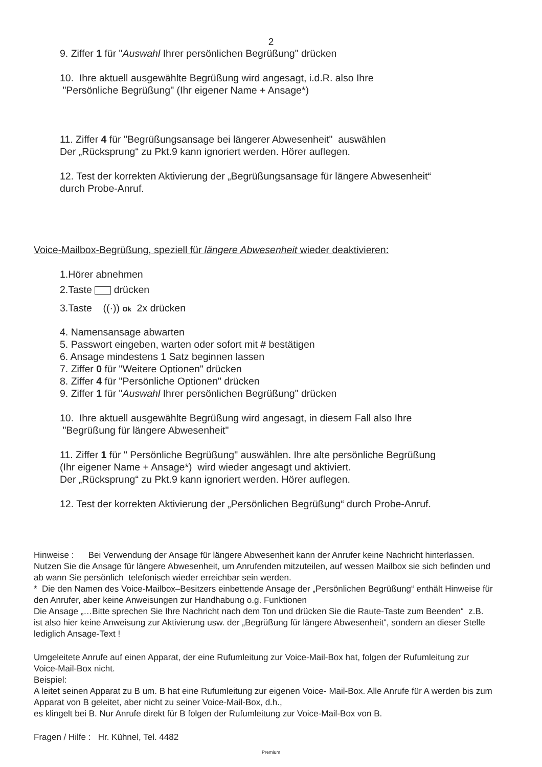2
9. Ziffer 1 für "Auswahl Ihrer persönlichen Begrüßung" drücken
10. Ihre aktuell ausgewählte Begrüßung wird angesagt, i.d.R. also Ihre
"Persönliche Begrüßung" (Ihr eigener Name + Ansage*)
11. Ziffer 4 für "Begrüßungsansage bei längerer Abwesenheit" auswählen
Der „Rücksprung“ zu Pkt.9 kann ignoriert werden. Hörer auflegen.
12. Test der korrekten Aktivierung der „Begrüßungsansage für längere Abwesenheit“
durch Probe-Anruf.
Voice-Mailbox-Begrüßung, speziell für längere Abwesenheit wieder deaktivieren:
1.Hörer abnehmen
2.Taste drücken
3.Taste ((·)) Ok 2x drücken
4. Namensansage abwarten
5. Passwort eingeben, warten oder sofort mit # bestätigen
6. Ansage mindestens 1 Satz beginnen lassen
7. Ziffer 0 für "Weitere Optionen" drücken
8. Ziffer 4 für "Persönliche Optionen" drücken
9. Ziffer 1 für "Auswahl Ihrer persönlichen Begrüßung" drücken
10. Ihre aktuell ausgewählte Begrüßung wird angesagt, in diesem Fall also Ihre
"Begrüßung für längere Abwesenheit"
11. Ziffer 1 für " Persönliche Begrüßung" auswählen. Ihre alte persönliche Begrüßung
(Ihr eigener Name + Ansage*) wird wieder angesagt und aktiviert.
Der „Rücksprung“ zu Pkt.9 kann ignoriert werden. Hörer auflegen.
12. Test der korrekten Aktivierung der „Persönlichen Begrüßung“ durch Probe-Anruf.
Hinweise : Bei Verwendung der Ansage für längere Abwesenheit kann der Anrufer keine Nachricht hinterlassen. Nutzen Sie die Ansage für längere Abwesenheit, um Anrufenden mitzuteilen, auf wessen Mailbox sie sich befinden und ab wann Sie persönlich telefonisch wieder erreichbar sein werden.
* Die den Namen des Voice-Mailbox–Besitzers einbettende Ansage der „Persönlichen Begrüßung“ enthält Hinweise für den Anrufer, aber keine Anweisungen zur Handhabung o.g. Funktionen
Die Ansage „…Bitte sprechen Sie Ihre Nachricht nach dem Ton und drücken Sie die Raute-Taste zum Beenden“ z.B. ist also hier keine Anweisung zur Aktivierung usw. der „Begrüßung für längere Abwesenheit“, sondern an dieser Stelle lediglich Ansage-Text !
Umgeleitete Anrufe auf einen Apparat, der eine Rufumleitung zur Voice-Mail-Box hat, folgen der Rufumleitung zur Voice-Mail-Box nicht.
Beispiel:
A leitet seinen Apparat zu B um. B hat eine Rufumleitung zur eigenen Voice- Mail-Box. Alle Anrufe für A werden bis zum Apparat von B geleitet, aber nicht zu seiner Voice-Mail-Box, d.h.,
es klingelt bei B. Nur Anrufe direkt für B folgen der Rufumleitung zur Voice-Mail-Box von B.
Fragen / Hilfe : Hr. Kühnel, Tel. 4482
Premium